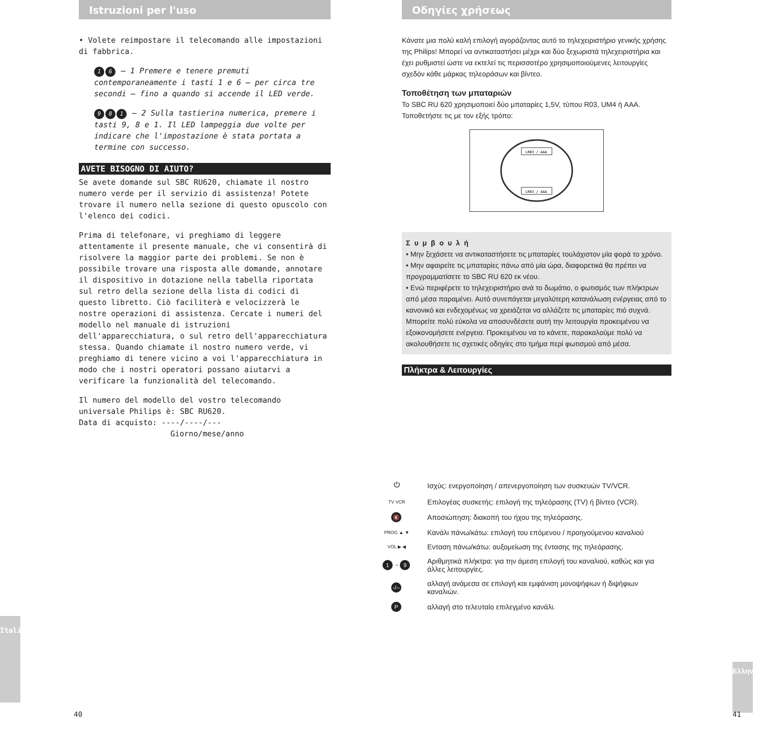Istruzioni per l'uso
• Volete reimpostare il telecomando alle impostazioni di fabbrica.
1 6 – 1 Premere e tenere premuti contemporaneamente i tasti 1 e 6 – per circa tre secondi – fino a quando si accende il LED verde.
9 8 1 – 2 Sulla tastierina numerica, premere i tasti 9, 8 e 1. Il LED lampeggia due volte per indicare che l'impostazione è stata portata a termine con successo.
AVETE BISOGNO DI AIUTO?
Se avete domande sul SBC RU620, chiamate il nostro numero verde per il servizio di assistenza! Potete trovare il numero nella sezione di questo opuscolo con l'elenco dei codici.
Prima di telefonare, vi preghiamo di leggere attentamente il presente manuale, che vi consentirà di risolvere la maggior parte dei problemi. Se non è possibile trovare una risposta alle domande, annotare il dispositivo in dotazione nella tabella riportata sul retro della sezione della lista di codici di questo libretto. Ciò faciliterà e velocizzerà le nostre operazioni di assistenza. Cercate i numeri del modello nel manuale di istruzioni dell'apparecchiatura, o sul retro dell'apparecchiatura stessa. Quando chiamate il nostro numero verde, vi preghiamo di tenere vicino a voi l'apparecchiatura in modo che i nostri operatori possano aiutarvi a verificare la funzionalità del telecomando.
Il numero del modello del vostro telecomando universale Philips è: SBC RU620.
Data di acquisto: ----/----/---
Giorno/mese/anno
Italiano
40
Οδηγίες χρήσεως
Κάνατε μια πολύ καλή επιλογή αγοράζοντας αυτό το τηλεχειριστήριο γενικής χρήσης της Philips! Μπορεί να αντικαταστήσει μέχρι και δύο ξεχωριστά τηλεχειριστήρια και έχει ρυθμιστεί ώστε να εκτελεί τις περισσοτέρο χρησιμοποιούμενες λειτουργίες σχεδόν κάθε μάρκας τηλεοράσων και βίντεο.
Τοποθέτηση των μπαταριών
Το SBC RU 620 χρησιμοποιεί δύο μπαταρίες 1,5V, τύπου R03, UM4 ή AAA.
Τοποθετήστε τις με τον εξής τρόπο:
LR03 / AAA
LR03 / AAA
Συμβουλή
• Μην ξεχάσετε να αντικαταστήσετε τις μπαταρίες τουλάχιστον μία φορά το χρόνο.
• Μην αφαιρείτε τις μπαταρίες πάνω από μία ώρα, διαφορετικά θα πρέπει να προγραμματίσετε το SBC RU 620 εκ νέου.
• Ενώ περιφέρετε το τηλεχειριστήριο ανά το δωμάτιο, ο φωτισμός των πλήκτρων από μέσα παραμένει. Αυτό συνεπάγεται μεγαλύτερη κατανάλωση ενέργειας από το κανονικό και ενδεχομένως να χρειάζεται να αλλάζετε τις μπαταρίες πιό συχνά. Μπορείτε πολύ εύκολα να αποσυνδέσετε αυτή την λειτουργία προκειμένου να εξοικονομήσετε ενέργεια. Προκειμένου να το κάνετε, παρακαλούμε πολύ να ακολουθήσετε τις σχετικές οδηγίες στο τμήμα περί φωτισμού από μέσα.
Πλήκτρα & Λειτουργίες
⏻
Ισχύς: ενεργοποίηση / απενεργοποίηση των συσκευών TV/VCR.
TV VCR
Επιλογέας συσκετής: επιλογή της τηλεόρασης (TV) ή βίντεο (VCR).
🔇
Αποσιώπηση: διακοπή του ήχου της τηλεόρασης.
PROG ▲ ▼
Κανάλι πάνω/κάτω: επιλογή του επόμενου / προηγούμενου καναλιού
VOL ▶ ◀
Ενταση πάνω/κάτω: αυξομείωση της έντασης της τηλεόρασης.
1 - 9
Αριθμητικά πλήκτρα: για την άμεση επιλογή του καναλιού, καθώς και για άλλες λειτουργίες.
-/--
αλλαγή ανάμεσα σε επιλογή και εμφάνιση μονοψήφιων ή διψήφιων καναλιών.
P
αλλαγή στο τελευταίο επιλεγμένο κανάλι.
Ελληνικά
41